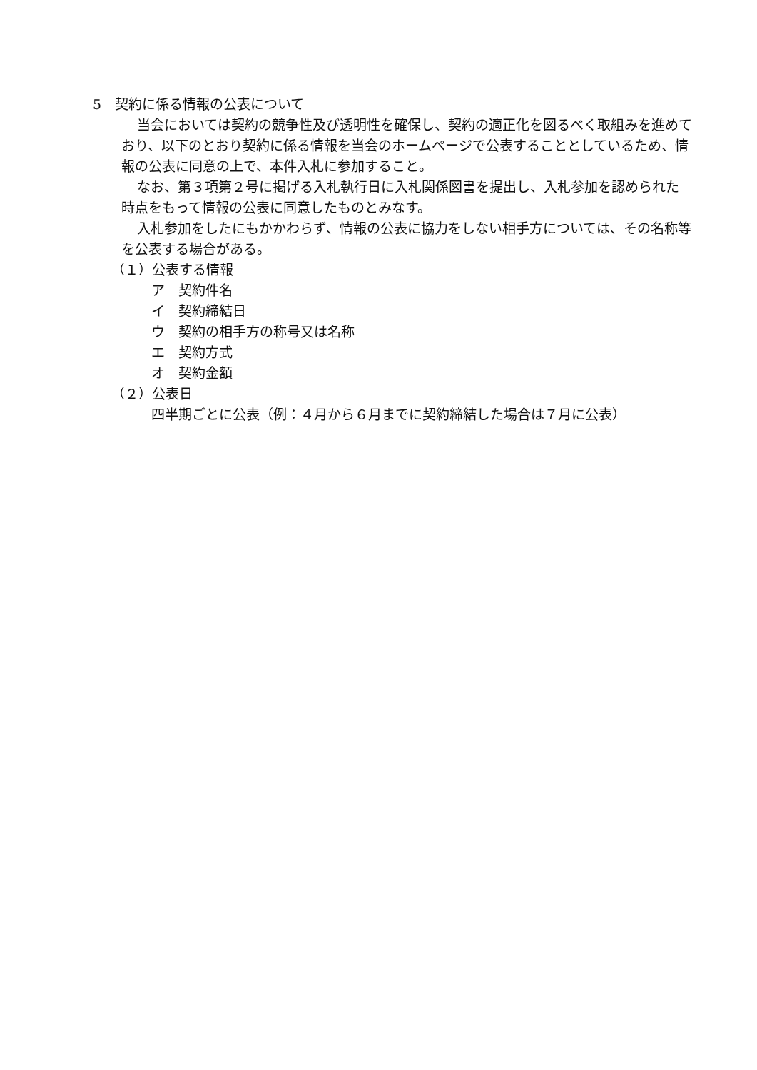5　契約に係る情報の公表について
当会においては契約の競争性及び透明性を確保し、契約の適正化を図るべく取組みを進めており、以下のとおり契約に係る情報を当会のホームページで公表することとしているため、情報の公表に同意の上で、本件入札に参加すること。
なお、第３項第２号に掲げる入札執行日に入札関係図書を提出し、入札参加を認められた時点をもって情報の公表に同意したものとみなす。
入札参加をしたにもかかわらず、情報の公表に協力をしない相手方については、その名称等を公表する場合がある。
（１）公表する情報
ア　契約件名
イ　契約締結日
ウ　契約の相手方の称号又は名称
エ　契約方式
オ　契約金額
（２）公表日
四半期ごとに公表（例：４月から６月までに契約締結した場合は７月に公表）